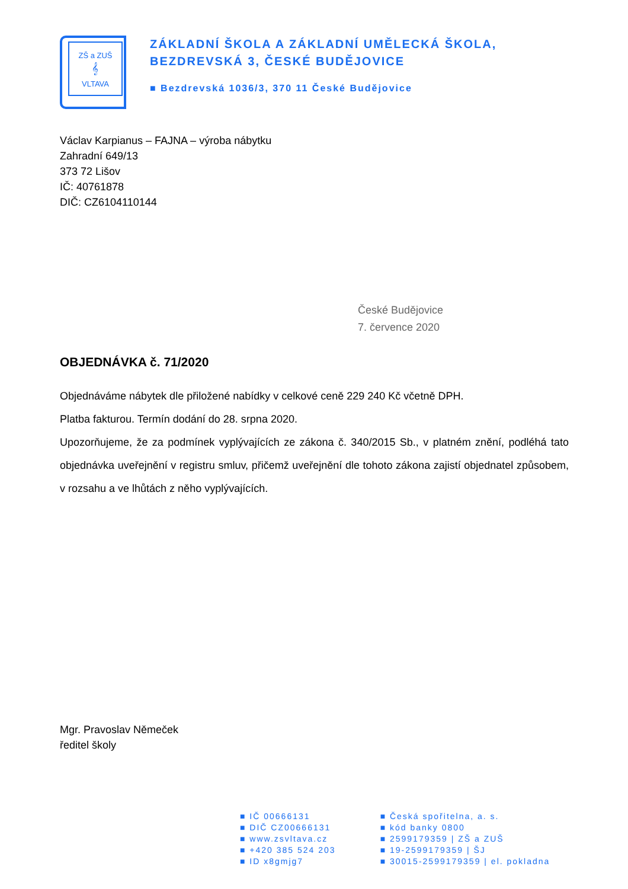ZŠ a ZUŠ
𝄞
VLTAVA
ZÁKLADNÍ ŠKOLA A ZÁKLADNÍ UMĚLECKÁ ŠKOLA,
BEZDREVSKÁ 3, ČESKÉ BUDĚJOVICE
■ Bezdrevská 1036/3, 370 11 České Budějovice
Václav Karpianus – FAJNA – výroba nábytku
Zahradní 649/13
373 72 Lišov
IČ: 40761878
DIČ: CZ6104110144
České Budějovice
7. července 2020
OBJEDNÁVKA č. 71/2020
Objednáváme nábytek dle přiložené nabídky v celkové ceně 229 240 Kč včetně DPH.
Platba fakturou. Termín dodání do 28. srpna 2020.
Upozorňujeme, že za podmínek vyplývajících ze zákona č. 340/2015 Sb., v platném znění, podléhá tato objednávka uveřejnění v registru smluv, přičemž uveřejnění dle tohoto zákona zajistí objednatel způsobem, v rozsahu a ve lhůtách z něho vyplývajících.
Mgr. Pravoslav Němeček
ředitel školy
■ IČ 00666131
■ DIČ CZ00666131
■ www.zsvltava.cz
■ +420 385 524 203
■ ID x8gmjg7
■ Česká spořitelna, a. s.
■ kód banky 0800
■ 2599179359 | ZŠ a ZUŠ
■ 19-2599179359 | ŠJ
■ 30015-2599179359 | el. pokladna